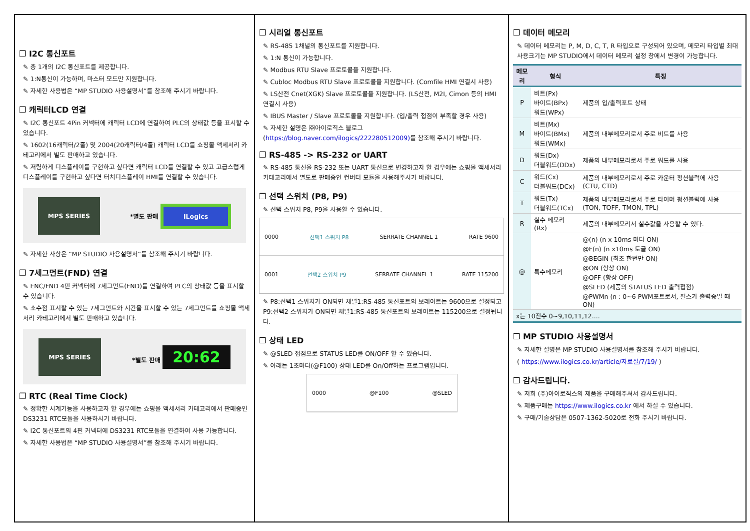❒ I2C 통신포트
✎ 총 1개의 I2C 통신포트를 제공합니다.
✎ 1:N통신이 가능하며, 마스터 모드만 지원합니다.
✎ 자세한 사용법은 “MP STUDIO 사용설명서”를 참조해 주시기 바랍니다.
❒ 캐릭터LCD 연결
✎ I2C 통신포트 4Pin 커넥터에 캐릭터 LCD에 연결하여 PLC의 상태값 등을 표시할 수 있습니다.
✎ 1602(16캐릭터/2줄) 및 2004(20캐릭터/4줄) 캐릭터 LCD를 쇼핑몰 액세서리 카테고리에서 별도 판매하고 있습니다.
✎ 저렴하게 디스플레이를 구현하고 싶다면 캐릭터 LCD를 연결할 수 있고 고급스럽게 디스플레이를 구현하고 싶다면 터치디스플레이 HMI를 연결할 수 있습니다.
MPS SERIES *별도 판매 ILogics
✎ 자세한 사항은 “MP STUDIO 사용설명서”를 참조해 주시기 바랍니다.
❒ 7세그먼트(FND) 연결
✎ ENC/FND 4핀 커넥터에 7세그먼트(FND)를 연결하여 PLC의 상태값 등을 표시할 수 있습니다.
✎ 소수점 표시할 수 있는 7세그먼트와 시간을 표시할 수 있는 7세그먼트를 쇼핑몰 액세서리 카테고리에서 별도 판매하고 있습니다.
MPS SERIES *별도 판매 20:62
❒ RTC (Real Time Clock)
✎ 정확한 시계기능을 사용하고자 할 경우에는 쇼핑몰 액세서리 카테고리에서 판매중인 DS3231 RTC모듈을 사용하시기 바랍니다.
✎ I2C 통신포트의 4핀 커넥터에 DS3231 RTC모듈을 연결하여 사용 가능합니다.
✎ 자세한 사용법은 “MP STUDIO 사용설명서”를 참조해 주시기 바랍니다.
❒ 시리얼 통신포트
✎ RS-485 1채널의 통신포트를 지원합니다.
✎ 1:N 통신이 가능합니다.
✎ Modbus RTU Slave 프로토콜을 지원합니다.
✎ Cubloc Modbus RTU Slave 프로토콜을 지원합니다. (Comfile HMI 연결시 사용)
✎ LS산전 Cnet(XGK) Slave 프로토콜을 지원합니다. (LS산전, M2I, Cimon 등의 HMI 연결시 사용)
✎ IBUS Master / Slave 프로토콜을 지원합니다. (입/출력 접점이 부족할 경우 사용)
✎ 자세한 설명은 ㈜아이로직스 블로그 (https://blog.naver.com/ilogics/222280512009) 를 참조해 주시기 바랍니다.
❒ RS-485 -> RS-232 or UART
✎ RS-485 통신을 RS-232 또는 UART 통신으로 변경하고자 할 경우에는 쇼핑몰 액세서리 카테고리에서 별도로 판매중인 컨버터 모듈을 사용해주시기 바랍니다.
❒ 선택 스위치 (P8, P9)
✎ 선택 스위치 P8, P9을 사용할 수 있습니다.
0000 선택1 스위치 P8 SERRATE CHANNEL 1 RATE 9600
0001 선택2 스위치 P9 SERRATE CHANNEL 1 RATE 115200
✎ P8:선택1 스위치가 ON되면 채널1:RS-485 통신포트의 보레이트는 9600으로 설정되고 P9:선택2 스위치가 ON되면 채널1:RS-485 통신포트의 보레이트는 115200으로 설정됩니다.
❒ 상태 LED
✎ @SLED 접점으로 STATUS LED를 ON/OFF 할 수 있습니다.
✎ 아래는 1초마다(@F100) 상태 LED를 On/Off하는 프로그램입니다.
0000 @F100 @SLED
❒ 데이터 메모리
✎ 데이터 메모리는 P, M, D, C, T, R 타입으로 구성되어 있으며, 메모리 타입별 최대 사용크기는 MP STUDIO에서 데이터 메모리 설정 창에서 변경이 가능합니다.
| 메모리 | 형식 | 특징 |
| --- | --- | --- |
| P | 비트(Px) 바이트(BPx) 워드(WPx) | 제품의 입/출력포트 상태 |
| M | 비트(Mx) 바이트(BMx) 워드(WMx) | 제품의 내부메모리로서 주로 비트를 사용 |
| D | 워드(Dx) 더블워드(DDx) | 제품의 내부메모리로서 주로 워드를 사용 |
| C | 워드(Cx) 더블워드(DCx) | 제품의 내부메모리로서 주로 카운터 펑션블럭에 사용 (CTU, CTD) |
| T | 워드(Tx) 더블워드(TCx) | 제품의 내부메모리로서 주로 타이머 펑션블럭에 사용 (TON, TOFF, TMON, TPL) |
| R | 실수 메모리(Rx) | 제품의 내부메모리서 실수값을 사용할 수 있다. |
| @ | 특수메모리 | @(n) (n x 10ms 마다 ON) @F(n) (n x10ms 토글 ON) @BEGIN (최초 한번만 ON) @ON (항상 ON) @OFF (항상 OFF) @SLED (제품의 STATUS LED 출력접점) @PWMn (n : 0~6 PWM포트로서, 펄스가 출력중일 때 ON) |
| x는 10진수 0~9,10,11,12.... | | |
❒ MP STUDIO 사용설명서
✎ 자세한 설명은 MP STUDIO 사용설명서를 참조해 주시기 바랍니다.
( https://www.ilogics.co.kr/article/자료실/7/19/ )
❒ 감사드립니다.
✎ 저희 (주)아이로직스의 제품을 구매해주셔서 감사드립니다.
✎ 제품구매는 https://www.ilogics.co.kr 에서 하실 수 있습니다.
✎ 구매/기술상담은 0507-1362-5020로 전화 주시기 바랍니다.